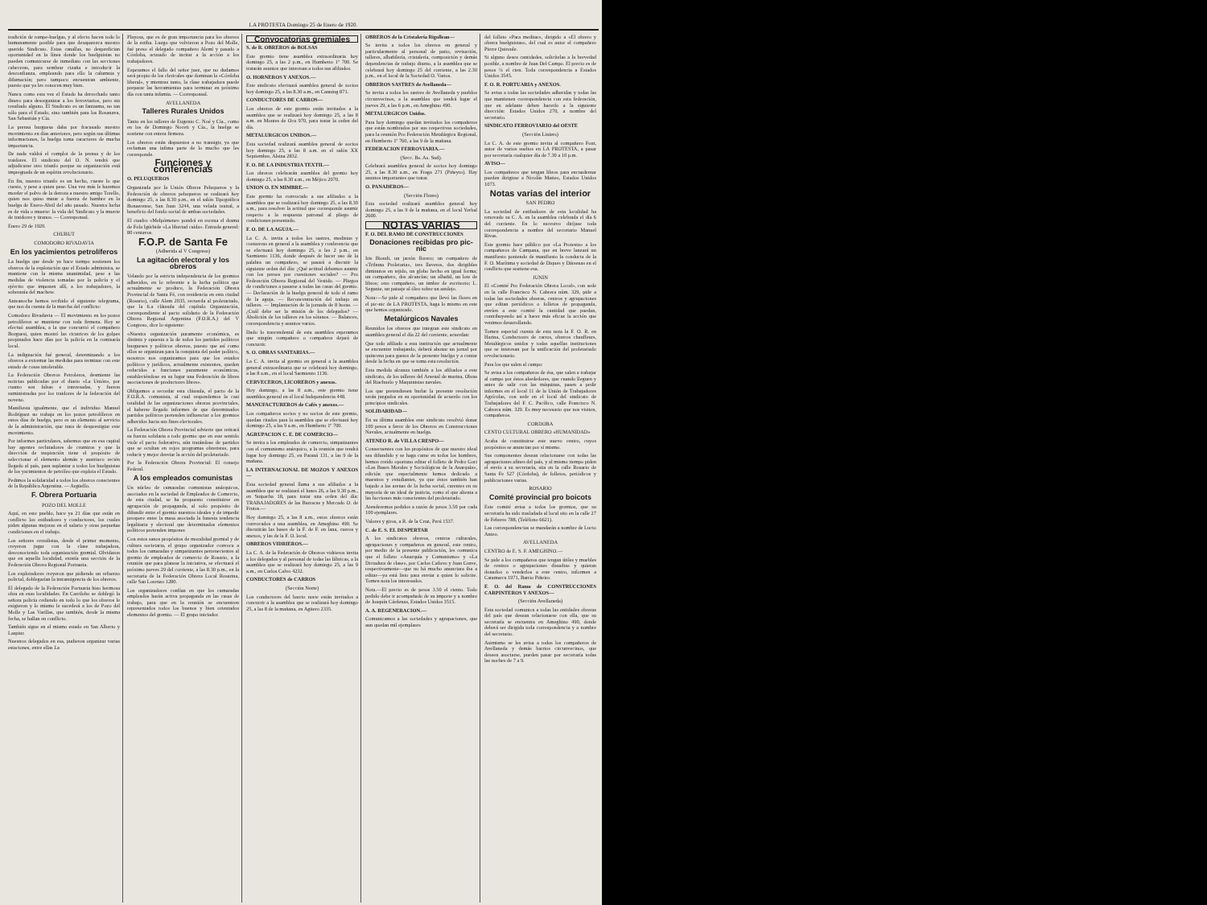LA PROTESTA Domingo 25 de Enero de 1920.
tradición de rompe-huelgas, y al efecto hacen todo lo humanamente posible para que desaparezca nuestro querido Sindicato. Estas canallas, no desperdician oportunidad en la línea donde los huelguistas no pueden comunicarse de inmediato con las secciones cabeceras, para sembrar cizaña e introducir la desconfianza, empleando para ello la calumnia y difamación; pero tampoco encuentran ambiente, puesto que ya les conocen muy bien.
Nunca como esta vez el Estado ha derrochado tanto dinero para desorganizar a los ferroviarios, pero sin resultado alguno. El Sindicato es un fantasma, no tan sólo para el Estado, sino también para los Rosanava, San Sebastián y Cía.
La prensa burguesa daba por fracasado nuestro movimiento en días anteriores, pero según sus últimas informaciones, la huelga toma caracteres de mucha importancia.
De nada valdrá el complot de la prensa y de los traidores. El sindicato del O. N. tendrá que adjudicarse otro triunfo porque su organización está impregnada de un espíritu revolucionario.
En fin, nuestro triunfo es un hecho, cueste lo que cueste, y pese a quien pese. Una vez más le haremos morder el polvo de la derrota a nuestro amigo Torello, quien nos quiso matar a fuerza de hambre en la huelga de Enero-Abril del año pasado. Nuestra lucha es de vida o muerte: la vida del Sindicato y la muerte de traidores y tiranos. — Corresponsal.
Enero 29 de 1920.
CHUBUT
COMODORO RIVADAVIA
En los yacimientos petrolíferos
La huelga que desde ya hace tiempo sostienen los obreros de la explotación que el Estado administra, se mantiene con la misma unanimidad, pese a las medidas de violencia tomadas por la policía y el ejército que imponen allí, a los trabajadores, la soberanía del machete.
Anteanoche hemos recibido el siguiente telegrama, que nos da cuenta de la marcha del conflicto:
Comodoro Rivadavia — El movimiento en los pozos petrolíferos se mantiene con toda firmeza. Hoy se efectuó asamblea, a la que concurrió el compañero Borguesi, quien mostró las cicatrices de los golpes propinados hace días por la policía en la comisaría local.
La indignación fué general, determinando a los obreros a extremar las medidas para terminar con este estado de cosas intolerable.
La Federación Obreros Petroleros, desmiente las noticias publicadas por el diario «La Unión», por cuanto son falsas e interesadas, y fueron suministradas por los traidores de la federación del noveno.
Manifiesta igualmente, que el individuo Manuel Rodríguez no trabaja en los pozos petrolíferos en estos días de huelga, pero es un elemento al servicio de la administración, que trata de desprestigiar este movimiento.
Por informes particulares, sabemos que en esa capital hay agentes reclutadores de crumiros y que la dirección de inspiración tiene el propósito de seleccionar el elemento alemán y austriaco recién llegado al país, para suplantar a todos los huelguistas de los yacimientos de petróleo que explota el Estado.
Pedimos la solidaridad a todos los obreros conscientes de la República Argentina. — Argüello.
F. Obrera Portuaria
POZO DEL MOLLE
Aquí, en este pueblo, hace ya 21 días que están en conflicto los estibadores y conductores, los cuales piden algunas mejoras en el salario y otras pequeñas condiciones en el trabajo.
Los señores cerealistas, desde el primer momento, creyeron jugar con la clase trabajadora, desconociendo toda organización gremial. Olvidaron que en aquella localidad, existía una sección de la Federación Obrera Regional Portuaria.
Los explotadores creyeron que pidiendo un refuerzo policial, doblegarían la intransigencia de los obreros.
El delegado de la Federación Portuaria hizo hermosa obra en esas localidades. En Carrilobo se doblegó la señora policía cediendo en todo lo que los obreros le exigieron y lo mismo le sucederá a los de Pozo del Molle y Las Varillas, que también, desde la misma fecha, se hallan en conflicto.
También sigue en el mismo estado en San Alberto y Laspiur.
Nuestros delegados en esa, pudieron organizar varias estaciones, entre ellas La
Playosa, que es de gran importancia para los obreros de la estiba. Luego que volvieron a Pozo del Molle, fué preso el delegado compañero Alemí y pasado a Córdoba, acusado de incitar a la acción a los trabajadores.
Esperamos el fallo del señor juez, que no dudamos será propio de los clericales que dominan la «Córdoba liberal», y mientras tanto, la clase trabajadora puede preparar las herramientas para terminar en próximo día con tanta infamia. — Corresponsal.
AVELLANEDA
Talleres Rurales Unidos
Tanto en los talleres de Eugenio C. Noé y Cía., como en los de Domingo Noceti y Cía., la huelga se sostiene con entera firmeza.
Los obreros están dispuestos a no transigir, ya que reclaman una ínfima parte de lo mucho que les corresponde.
Funciones y conferencias
O. PELUQUEROS
Organizada por la Unión Obrera Peluqueros y la Federación de obreros peluqueros se realizará hoy domingo 25, a las 8.30 p.m., en el salón Tipográfica Bonaerense, San Juan 3244, una velada teatral, a beneficio del fondo social de ambas sociedades.
El cuadro «Melpómene» pondrá en escena el drama de Fola Igúrbide «La libertad caída». Entrada general: 80 centavos.
F.O.P. de Santa Fe
(Adherida al V Congreso)
La agitación electoral y los obreros
Velando por la estricta independencia de los gremios adheridos, en lo referente a la lucha política que actualmente se produce, la Federación Obrera Provincial de Santa Fé, con residencia en esta ciudad (Rosario), calle Alem 2035, recuerda al proletariado, que la 6.a cláusula del capítulo Organización, correspondiente al pacto solidario de la Federación Obrera Regional Argentina (F.O.R.A.) del V Congreso, dice lo siguiente:
«Nuestra organización puramente económica, es distinta y opuesta a la de todos los partidos políticos burgueses y políticos obreros, puesto que así como ellos se organizan para la conquista del poder político, nosotros nos organizamos para que los estados políticos y jurídicos, actualmente existentes, queden reducidos a funciones puramente económicas, estableciéndose en su lugar una Federación de libres asociaciones de productores libres».
Obligamos a recordar esta cláusula, el pacto de la F.O.R.A. comunista, al cual respondemos la casi totalidad de las organizaciones obreras provinciales, el haberse llegado informes de que determinados partidos políticos pretenden influenciar a los gremios adheridos hacia sus fines electorales.
La Federación Obrera Provincial advierte que retirará su fuerza solidaria a todo gremio que en este sentido viole el pacto federativo, aún tratándose de partidos que se ocultan en rojos programas obreristas, para reducir y mejor desviar la acción del proletariado.
Por la Federación Obrera Provincial: El consejo Federal.
A los empleados comunistas
Un núcleo de camaradas comunistas anárquicos, asociados en la sociedad de Empleados de Comercio, de esta ciudad, se ha propuesto constituirse en agrupación de propaganda, al solo propósito de difundir entre el gremio nuestros ideales y de impedir prospere entre la masa asociada la funesta tendencia legalitaria y electoral que determinados elementos políticos pretenden imponer.
Con estos sanos propósitos de moralidad gremial y de cultura societaria, el grupo organizador convoca a todos los camaradas y simpatizantes pertenecientes al gremio de empleados de comercio de Rosario, a la reunión que para planear la iniciativa, se efectuará el próximo jueves 29 del corriente, a las 8.30 p.m., en la secretaría de la Federación Obrera Local Rosarina, calle San Lorenzo 1280.
Los organizadores confían en que los camaradas empleados harán activa propaganda en las casas de trabajo, para que en la reunión se encuentren representados todos los buenos y bien orientados elementos del gremio. — El grupo iniciador.
Convocatorias gremiales
S. de R. OBREROS de BOLSAS
Este gremio tiene asamblea extraordinaria hoy domingo 25, a las 2 p.m., en Humberto 1º 700. Se tratarán asuntos que interesan a todos sus afiliados.
O. HORNEROS Y ANEXOS.—
Este sindicato efectuará asamblea general de socios hoy domingo 25, a las 8.30 a.m., en Canning 871.
CONDUCTORES DE CARROS—
Los obreros de este gremio están invitados a la asamblea que se realizará hoy domingo 25, a las 8 a.m. en Montes de Oca 970, para tratar la orden del día.
METALURGICOS UNIDOS.—
Esta sociedad realizará asamblea general de socios hoy domingo 25, a las 8 a.m. en el salón XX Septiembre, Alsina 2832.
F. O. DE LA INDUSTRIA TEXTIL—
Los obreros celebrarán asamblea del gremio hoy domingo 25, a las 8.30 a.m., en Méjico 2070.
UNION O. EN MIMBRE.—
Este gremio ha convocado a sus afiliados a la asamblea que se realizará hoy domingo 25, a las 8.30 a.m., para resolver la actitud que corresponde asumir respecto a la respuesta patronal al pliego de condiciones presentado.
F. O. DE LA AGUJA.—
La C. A. invita a todos los sastres, modistas y costureras en general a la asamblea y conferencia que se efectuará hoy domingo 25, a las 2 p.m., en Sarmiento 1136, donde después de hacer uso de la palabra un compañero, se pasará a discutir la siguiente orden del día: ¿Qué actitud debemos asumir con los presos por cuestiones sociales? — Pro Federación Obrera Regional del Vestido. — Pliegos de condiciones a pasarse a todas las casas del gremio. — Declaración de la huelga general de todo el ramo de la aguja. — Reconcentración del trabajo en talleres. — Implantación de la jornada de 8 horas. — ¿Cuál debe ser la misión de los delegados? — Abolición de los talleres en los sótanos. — Balances, correspondencia y asuntos varios.
Dado lo trascendental de esta asamblea esperamos que ningún compañero o compañera dejará de concurrir.
S. O. OBRAS SANITARIAS.—
La C. A. invita al gremio en general a la asamblea general extraordinaria que se celebrará hoy domingo, a las 8 a.m., en el local Sarmiento 1136.
CERVECEROS, LICOREROS y anexos.
Hoy domingo, a las 8 a.m., este gremio tiene asamblea general en el local Independencia 448.
MANUFACTUREROS de Cafés y anexos.—
Los compañeros socios y no socios de este gremio, quedan citados para la asamblea que se efectuará hoy domingo 25, a las 9 a.m., en Humberto 1º 700.
AGRUPACION C. E. DE COMERCIO—
Se invita a los empleados de comercio, simpatizantes con el comunismo anárquico, a la reunión que tendrá lugar hoy domingo 25, en Paraná 131, a las 9 de la mañana.
LA INTERNACIONAL DE MOZOS Y ANEXOS—
Esta sociedad general llama a sus afiliados a la asamblea que se realizará el lunes 26, a las 9.30 p.m., en Suipacha 18, para tratar una orden del día: TRABAJADORES de las Barracas y Mercado O. de Frutos.—
Hoy domingo 25, a las 8 a.m., estos obreros están convocados a una asamblea, en Ameghino 490. Se discutirán las bases de la F. de F. en lana, cueros y anexos, y las de la F. O. local.
OBREROS VIDRIEROS.—
La C. A. de la Federación de Obreros vidrieros invita a los delegados y al personal de todas las fábricas, a la asamblea que se realizará hoy domingo 25, a las 9 a.m., en Carlos Calvo 4232.
CONDUCTORES de CARROS
(Sección Norte)
Los conductores del barrio norte están invitados a concurrir a la asamblea que se realizará hoy domingo 25, a las 8 de la mañana, en Agüero 2335.
OBREROS de la Cristalería Rigolleau—
Se invita a todos los obreros en general y particularmente al personal de patio, revisación, talleres, albañilería, cristalería, composición y demás dependencias de trabajo diurno, a la asamblea que se celebrará hoy domingo 25 del corriente, a las 2.30 p.m., en el local de la Sociedad O. Varios.
OBREROS SASTRES de Avellaneda—
Se invita a todos los sastres de Avellaneda y pueblos circunvecinos, a la asamblea que tendrá lugar el jueves 29, a las 6 p.m., en Ameghino 490.
METALURGICOS Unidos.
Para hoy domingo quedan invitados los compañeros que están nombrados por sus respectivas sociedades, para la reunión Pro Federación Metalúrgica Regional, en Humberto 1º 760, a las 9 de la mañana.
FEDERACION FERROVIARIA.—
(Secc. Bs. As. Sud).
Celebrará asamblea general de socios hoy domingo 25, a las 8.30 a.m., en Fraga 271 (Piñeyro). Hay asuntos importantes que tratar.
O. PANADEROS—
(Sección Flores)
Esta sociedad realizará asamblea general hoy domingo 25, a las 9 de la mañana, en el local Yerbal 2600.
NOTAS VARIAS
F. O. DEL RAMO DE CONSTRUCCIONES
Donaciones recibidas pro pic-nic
Iris Biondi, un jarrón florero; un compañero de «Tribuna Proletaria», tres llaveros, dos dirigibles diminutos en tejido, un globo hecho en igual forma; un compañero, dos alcancías; un albañil, un lote de libros; otro compañero, un timbre de escritorio; L. Segunie, un paisaje al óleo sobre un azulejo.
Nota:—Se pide al compañero que llevó las flores en el pic-nic de LA PROTESTA, haga lo mismo en este que hemos organizado.
Metalúrgicos Navales
Reunidos los obreros que integran este sindicato en asamblea general el día 22 del corriente, acuerdan:
Que todo afiliado a esta institución que actualmente se encuentre trabajando, deberá abonar un jornal por quincena para gastos de la presente huelga y a contar desde la fecha en que se toma esta resolución.
Esta medida alcanza también a los afiliados a este sindicato, de los talleres del Arsenal de marina, Obras del Riachuelo y Maquinistas navales.
Los que pretendiesen burlar la presente resolución serán juzgados en su oportunidad de acuerdo con los principios sindicales.
SOLIDARIDAD—
En su última asamblea este sindicato resolvió donar 100 pesos a favor de los Obreros en Construcciones Navales, actualmente en huelga.
ATENEO R. de VILLA CRESPO—
Consecuentes con los propósitos de que nuestro ideal sea difundido y se haga carne en todos los hombres, hemos creído oportuno editar el folleto de Pedro Gori «Las Bases Morales y Sociológicas de la Anarquía», edición que especialmente hemos dedicado a maestros y estudiantes, ya que éstos también han bajado a las arenas de la lucha social, carentes en su mayoría de un ideal de justicia, como el que alienta a las facciones más conscientes del proletariado.
Atenderemos pedidos a razón de pesos 3.50 por cada 100 ejemplares.
Valores y giros, a R. de la Cruz, Perú 1537.
C. de E. S. EL DESPERTAR
A los sindicatos obreros, centros culturales, agrupaciones y compañeros en general, este centro, por medio de la presente publicación, les comunica que el folleto «Anarquía y Comunismo» y «La Dictadura de clase», por Carlos Cafiero y Juan Grave, respectivamente—que no há mucho anunciara iba a editar—ya está listo para enviar a quien lo solicite. Tomen nota los interesados.
Nota.—El precio es de pesos 3.50 el ciento. Todo pedido debe ir acompañado de su importe y a nombre de Joaquín Cárdenas, Estados Unidos 3515.
A. A. REGENERACION.—
Comunicamos a las sociedades y agrupaciones, que aun quedan mil ejemplares
del folleto «Para meditar», dirigido a «El obrero y obrera huelguistas», del cual es autor el compañero Pierre Quiroule.
Si alguno desea cantidades, solicítelas a la brevedad posible, a nombre de Juan Del Campo. El precio es de pesos ¼ el cien. Toda correspondencia a Estados Unidos 3545.
F. O. R. PORTUARIA y ANEXOS.
Se avisa a todas las sociedades adheridas y todas las que mantienen correspondencia con esta federación, que en adelante deben hacerlo a la siguiente dirección: Estados Unidos 270, a nombre del secretario.
SINDICATO FERROVIARIO del OESTE
(Sección Liniers)
La C. A. de este gremio invita al compañero Font, autor de varios sueltos en LA PROTESTA, a pasar por secretaría cualquier día de 7.30 a 10 p.m.
AVISO—
Los compañeros que tengan libros para encuadernar pueden dirigirse a Nicolás Matteo, Estados Unidos 1073.
Notas varias del interior
SAN PEDRO
La sociedad de estibadores de esta localidad ha renovado su C. A. en la asamblea celebrada el día 6 del corriente. En lo sucesivo diríjase toda correspondencia a nombre del secretario Manuel Rivas.
Este gremio hace público por «La Protesta» a los compañeros de Campana, que en breve lanzará un manifiesto poniendo de manifiesto la conducta de la F. O. Marítima y sociedad de Diques y Dársenas en el conflicto que sostiene esa.
JUNIN
El «Comité Pro Federación Obrera Local», con sede en la calle Francisco N. Cabrera núm. 329, pide a todas las sociedades obreras, centros y agrupaciones que editan periódicos o folletos de propaganda, envíen a este comité la cantidad que puedan, contribuyendo así a hacer más eficaz la acción que venimos desarrollando.
Tomen especial cuenta de esta nota la F. O. R. en Harina, Conductores de carros, obreros chauffeurs, Metalúrgicos unidos y todas aquellas instituciones que se interesan por la unificación del proletariado revolucionario.
Para los que salen al campo:
Se avisa a los compañeros de ésa, que salen a trabajar al campo por éstos alrededores, que cuando lleguen y antes de salir con las máquinas, pasen a pedir informes en el local 11 de la Unión de Trabajadores Agrícolas, con sede en el local del sindicato de Trabajadores del F. C. Pacífico, calle Francisco N. Cabrera núm. 329. Es muy necesario que nos visiten, compañeros.
CORDOBA
CENTO CULTURAL OBRERO «HUMANIDAD»
Acaba de constituirse este nuevo centro, cuyos propósitos se anuncian por sí mismo.
Sus componentes desean relacionarse con todas las agrupaciones afines del país, y al mismo tiempo piden el envío a su secretaría, sita en la calle Rosario de Santa Fe 527 (Córdoba), de folletos, periódicos y publicaciones varias.
ROSARIO
Comité provincial pro boicots
Este comité avisa a todos los gremios, que su secretaría ha sido trasladada al local sito en la calle 27 de Febrero 788, (Teléfono 6621).
Las correspondencias se mandarán a nombre de Lucio Anteo.
AVELLANEDA
CENTRO de E. S. F. AMEGHINO.—
Se pide a los compañeros que tengan útiles y muebles de centros o agrupaciones disueltas y quieran donarlos o venderlos a este centro, informen a Catamarca 1971, Barrio Piñeiro.
F. O. del Ramo de CONSTRUCCIONES CARPINTEROS Y ANEXOS—
(Sección Avellaneda)
Esta sociedad comunica a todas las entidades obreras del país que desean relacionarse con ella, que su secretaría se encuentra en Ameghino 490, donde deberá ser dirigida toda correspondencia y a nombre del secretario.
Asimismo se les avisa a todos los compañeros de Avellaneda y demás barrios circunvecinos, que deseen asociarse, pueden pasar por secretaría todas las noches de 7 a 9.